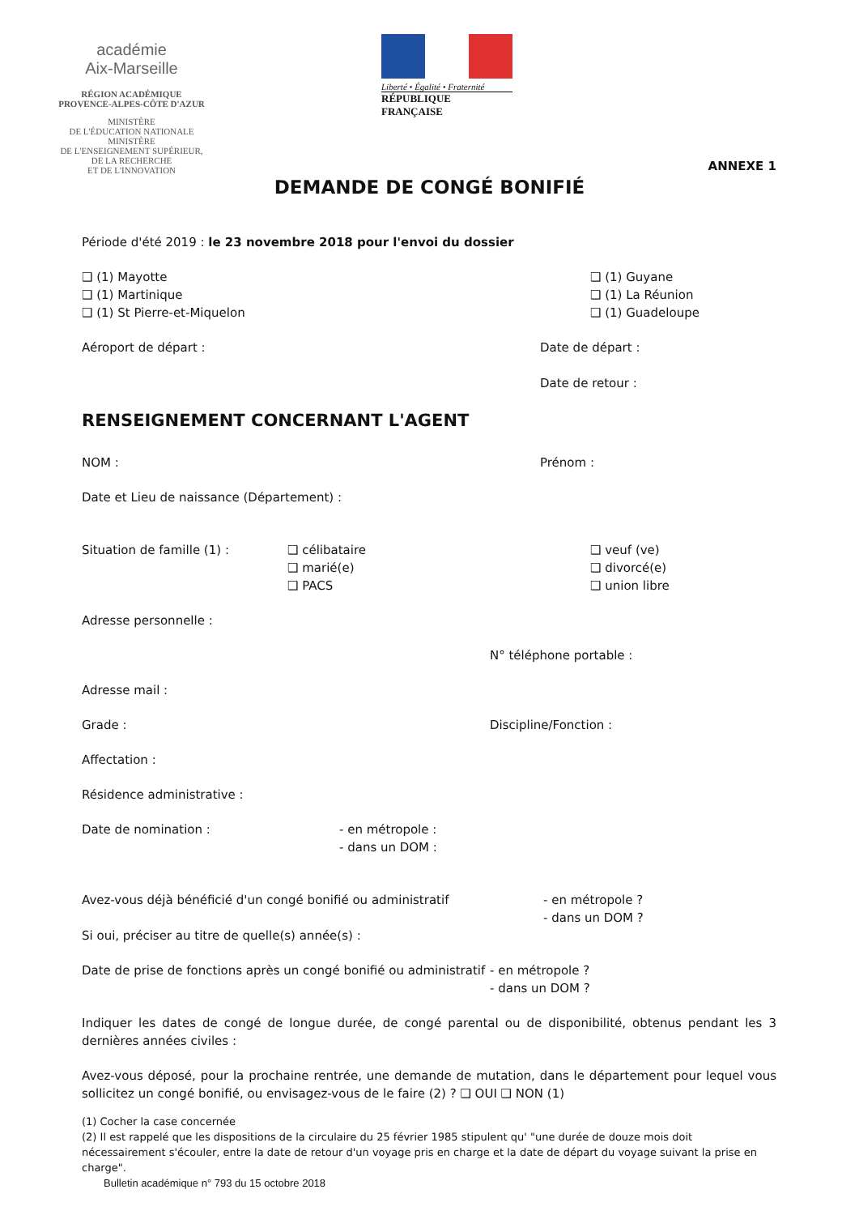académie
Aix-Marseille
RÉGION ACADÉMIQUE
PROVENCE-ALPES-CÔTE D'AZUR
MINISTÈRE
DE L'ÉDUCATION NATIONALE
MINISTÈRE
DE L'ENSEIGNEMENT SUPÉRIEUR,
DE LA RECHERCHE
ET DE L'INNOVATION
Liberté • Égalité • Fraternité
RÉPUBLIQUE FRANÇAISE
ANNEXE 1
DEMANDE DE CONGÉ BONIFIÉ
Période d'été 2019 : le 23 novembre 2018 pour l'envoi du dossier
❑ (1) Mayotte
❑ (1) Martinique
❑ (1) St Pierre-et-Miquelon
❑ (1) Guyane
❑ (1) La Réunion
❑ (1) Guadeloupe
Aéroport de départ : Date de départ :
Date de retour :
RENSEIGNEMENT CONCERNANT L'AGENT
NOM : Prénom :
Date et Lieu de naissance (Département) :
Situation de famille (1) : ❑ célibataire
❑ marié(e)
❑ PACS
❑ veuf (ve)
❑ divorcé(e)
❑ union libre
Adresse personnelle :
N° téléphone portable :
Adresse mail :
Grade : Discipline/Fonction :
Affectation :
Résidence administrative :
Date de nomination : - en métropole :
- dans un DOM :
Avez-vous déjà bénéficié d'un congé bonifié ou administratif - en métropole ?
- dans un DOM ?
Si oui, préciser au titre de quelle(s) année(s) :
Date de prise de fonctions après un congé bonifié ou administratif
- en métropole ?
- dans un DOM ?
Indiquer les dates de congé de longue durée, de congé parental ou de disponibilité, obtenus pendant les 3 dernières années civiles :
Avez-vous déposé, pour la prochaine rentrée, une demande de mutation, dans le département pour lequel vous sollicitez un congé bonifié, ou envisagez-vous de le faire (2) ? ❑ OUI ❑ NON (1)
(1) Cocher la case concernée
(2) Il est rappelé que les dispositions de la circulaire du 25 février 1985 stipulent qu' "une durée de douze mois doit nécessairement s'écouler, entre la date de retour d'un voyage pris en charge et la date de départ du voyage suivant la prise en charge".
Bulletin académique n° 793 du 15 octobre 2018